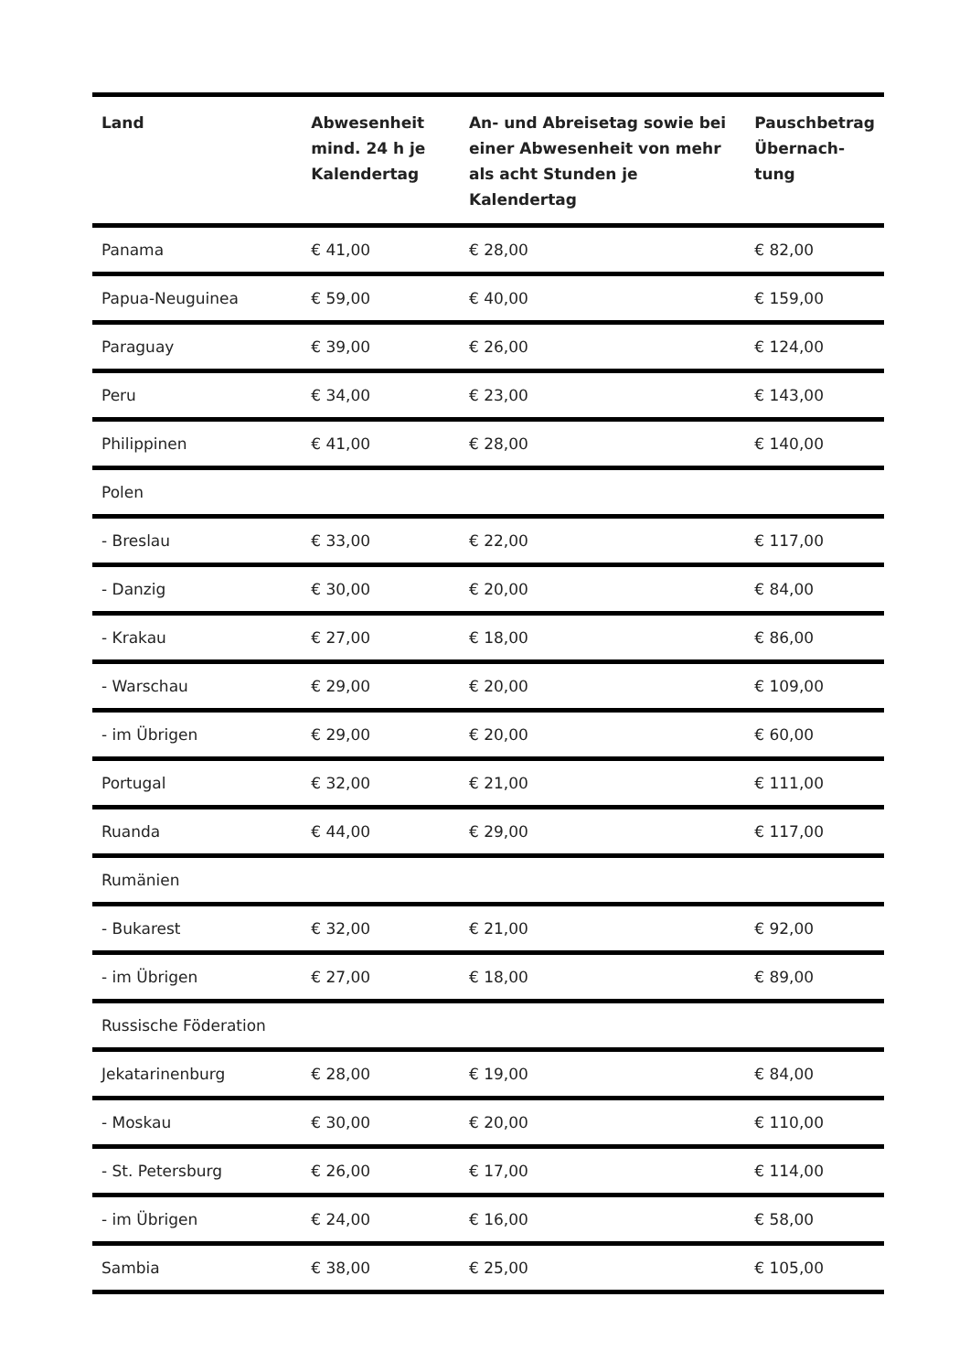| Land | Abwesenheit mind. 24 h je Kalendertag | An- und Abreisetag sowie bei einer Abwesenheit von mehr als acht Stunden je Kalendertag | Pauschbetrag Übernach-tung |
| --- | --- | --- | --- |
| Panama | € 41,00 | € 28,00 | € 82,00 |
| Papua-Neuguinea | € 59,00 | € 40,00 | € 159,00 |
| Paraguay | € 39,00 | € 26,00 | € 124,00 |
| Peru | € 34,00 | € 23,00 | € 143,00 |
| Philippinen | € 41,00 | € 28,00 | € 140,00 |
| Polen | | | |
| - Breslau | € 33,00 | € 22,00 | € 117,00 |
| - Danzig | € 30,00 | € 20,00 | € 84,00 |
| - Krakau | € 27,00 | € 18,00 | € 86,00 |
| - Warschau | € 29,00 | € 20,00 | € 109,00 |
| - im Übrigen | € 29,00 | € 20,00 | € 60,00 |
| Portugal | € 32,00 | € 21,00 | € 111,00 |
| Ruanda | € 44,00 | € 29,00 | € 117,00 |
| Rumänien | | | |
| - Bukarest | € 32,00 | € 21,00 | € 92,00 |
| - im Übrigen | € 27,00 | € 18,00 | € 89,00 |
| Russische Föderation | | | |
| Jekatarinenburg | € 28,00 | € 19,00 | € 84,00 |
| - Moskau | € 30,00 | € 20,00 | € 110,00 |
| - St. Petersburg | € 26,00 | € 17,00 | € 114,00 |
| - im Übrigen | € 24,00 | € 16,00 | € 58,00 |
| Sambia | € 38,00 | € 25,00 | € 105,00 |